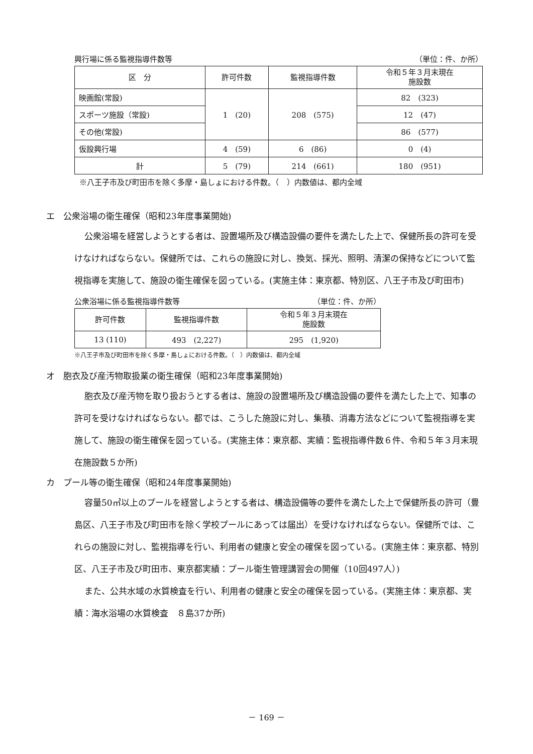興行場に係る監視指導件数等 （単位：件、か所）
| 区 分 | 許可件数 | 監視指導件数 | 令和５年３月末現在 施設数 |
| --- | --- | --- | --- |
| 映画館(常設) | 1 (20) | 208 (575) | 82 (323) |
| スポーツ施設（常設) | | | 12 (47) |
| その他(常設) | | | 86 (577) |
| 仮設興行場 | 4 (59) | 6 (86) | 0 (4) |
| 計 | 5 (79) | 214 (661) | 180 (951) |
※八王子市及び町田市を除く多摩・島しょにおける件数。（　）内数値は、都内全域
エ　公衆浴場の衛生確保（昭和23年度事業開始)
公衆浴場を経営しようとする者は、設置場所及び構造設備の要件を満たした上で、保健所長の許可を受けなければならない。保健所では、これらの施設に対し、換気、採光、照明、清潔の保持などについて監視指導を実施して、施設の衛生確保を図っている。(実施主体：東京都、特別区、八王子市及び町田市)
公衆浴場に係る監視指導件数等 （単位：件、か所）
| 許可件数 | 監視指導件数 | 令和５年３月末現在 施設数 |
| --- | --- | --- |
| 13 (110) | 493 (2,227) | 295 (1,920) |
※八王子市及び町田市を除く多摩・島しょにおける件数。（　）内数値は、都内全域
オ　胞衣及び産汚物取扱業の衛生確保（昭和23年度事業開始)
胞衣及び産汚物を取り扱おうとする者は、施設の設置場所及び構造設備の要件を満たした上で、知事の許可を受けなければならない。都では、こうした施設に対し、集積、消毒方法などについて監視指導を実施して、施設の衛生確保を図っている。(実施主体：東京都、実績：監視指導件数６件、令和５年３月末現在施設数５か所)
カ　プール等の衛生確保（昭和24年度事業開始)
容量50㎥以上のプールを経営しようとする者は、構造設備等の要件を満たした上で保健所長の許可（豊島区、八王子市及び町田市を除く学校プールにあっては届出）を受けなければならない。保健所では、これらの施設に対し、監視指導を行い、利用者の健康と安全の確保を図っている。(実施主体：東京都、特別区、八王子市及び町田市、東京都実績：プール衛生管理講習会の開催（10回497人）)
また、公共水域の水質検査を行い、利用者の健康と安全の確保を図っている。(実施主体：東京都、実績：海水浴場の水質検査　８島37か所)
－ 169 －